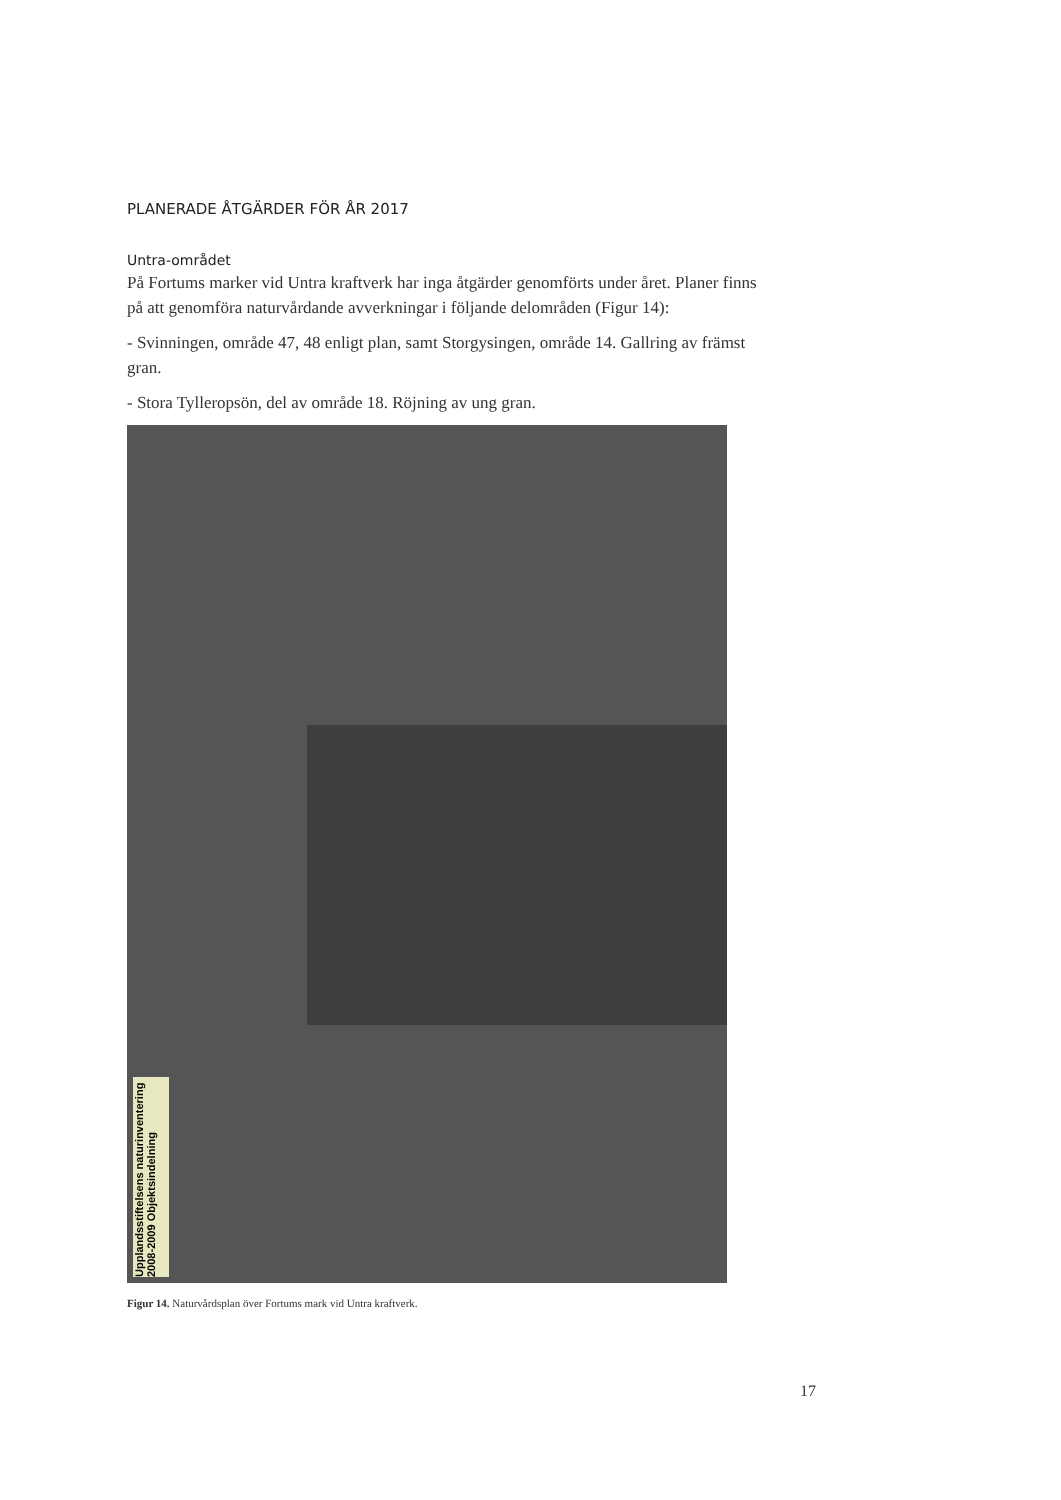PLANERADE ÅTGÄRDER FÖR ÅR 2017
Untra-området
På Fortums marker vid Untra kraftverk har inga åtgärder genomförts under året. Planer finns på att genomföra naturvårdande avverkningar i följande delområden (Figur 14):
- Svinningen, område 47, 48 enligt plan, samt Storgysingen, område 14. Gallring av främst gran.
- Stora Tylleropsön, del av område 18. Röjning av ung gran.
Upplandsstiftelsens naturinventering 2008-2009 Objektsindelning
Figur 14. Naturvårdsplan över Fortums mark vid Untra kraftverk.
17